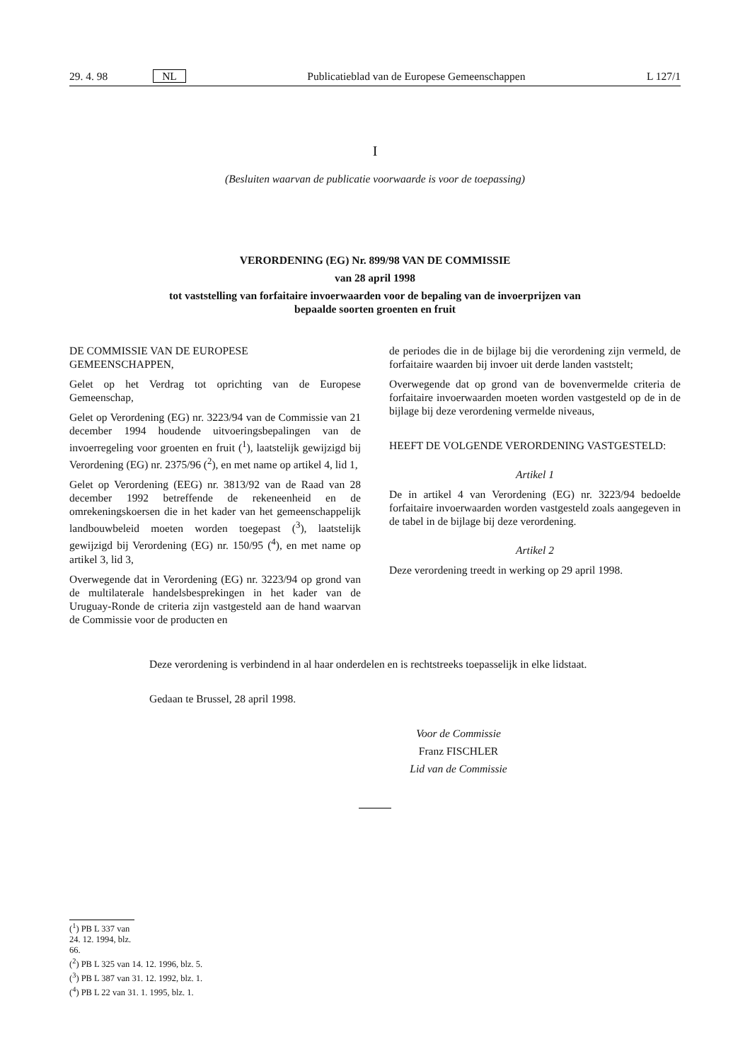29. 4. 98 NL Publicatieblad van de Europese Gemeenschappen L 127/1
I
(Besluiten waarvan de publicatie voorwaarde is voor de toepassing)
VERORDENING (EG) Nr. 899/98 VAN DE COMMISSIE
van 28 april 1998
tot vaststelling van forfaitaire invoerwaarden voor de bepaling van de invoerprijzen van bepaalde soorten groenten en fruit
DE COMMISSIE VAN DE EUROPESE
GEMEENSCHAPPEN,
Gelet op het Verdrag tot oprichting van de Europese Gemeenschap,
Gelet op Verordening (EG) nr. 3223/94 van de Commissie van 21 december 1994 houdende uitvoeringsbepalingen van de invoerregeling voor groenten en fruit (<sup>1</sup>), laatstelijk gewijzigd bij Verordening (EG) nr. 2375/96 (<sup>2</sup>), en met name op artikel 4, lid 1,
Gelet op Verordening (EEG) nr. 3813/92 van de Raad van 28 december 1992 betreffende de rekeneenheid en de omrekeningskoersen die in het kader van het gemeenschappelijk landbouwbeleid moeten worden toegepast (<sup>3</sup>), laatstelijk gewijzigd bij Verordening (EG) nr. 150/95 (<sup>4</sup>), en met name op artikel 3, lid 3,
Overwegende dat in Verordening (EG) nr. 3223/94 op grond van de multilaterale handelsbesprekingen in het kader van de Uruguay-Ronde de criteria zijn vastgesteld aan de hand waarvan de Commissie voor de producten en
de periodes die in de bijlage bij die verordening zijn vermeld, de forfaitaire waarden bij invoer uit derde landen vaststelt;
Overwegende dat op grond van de bovenvermelde criteria de forfaitaire invoerwaarden moeten worden vastgesteld op de in de bijlage bij deze verordening vermelde niveaus,
HEEFT DE VOLGENDE VERORDENING VASTGESTELD:
Artikel 1
De in artikel 4 van Verordening (EG) nr. 3223/94 bedoelde forfaitaire invoerwaarden worden vastgesteld zoals aangegeven in de tabel in de bijlage bij deze verordening.
Artikel 2
Deze verordening treedt in werking op 29 april 1998.
Deze verordening is verbindend in al haar onderdelen en is rechtstreeks toepasselijk in elke lidstaat.
Gedaan te Brussel, 28 april 1998.
Voor de Commissie
Franz FISCHLER
Lid van de Commissie
(<sup>1</sup>) PB L 337 van 24. 12. 1994, blz. 66.
(<sup>2</sup>) PB L 325 van 14. 12. 1996, blz. 5.
(<sup>3</sup>) PB L 387 van 31. 12. 1992, blz. 1.
(<sup>4</sup>) PB L 22 van 31. 1. 1995, blz. 1.